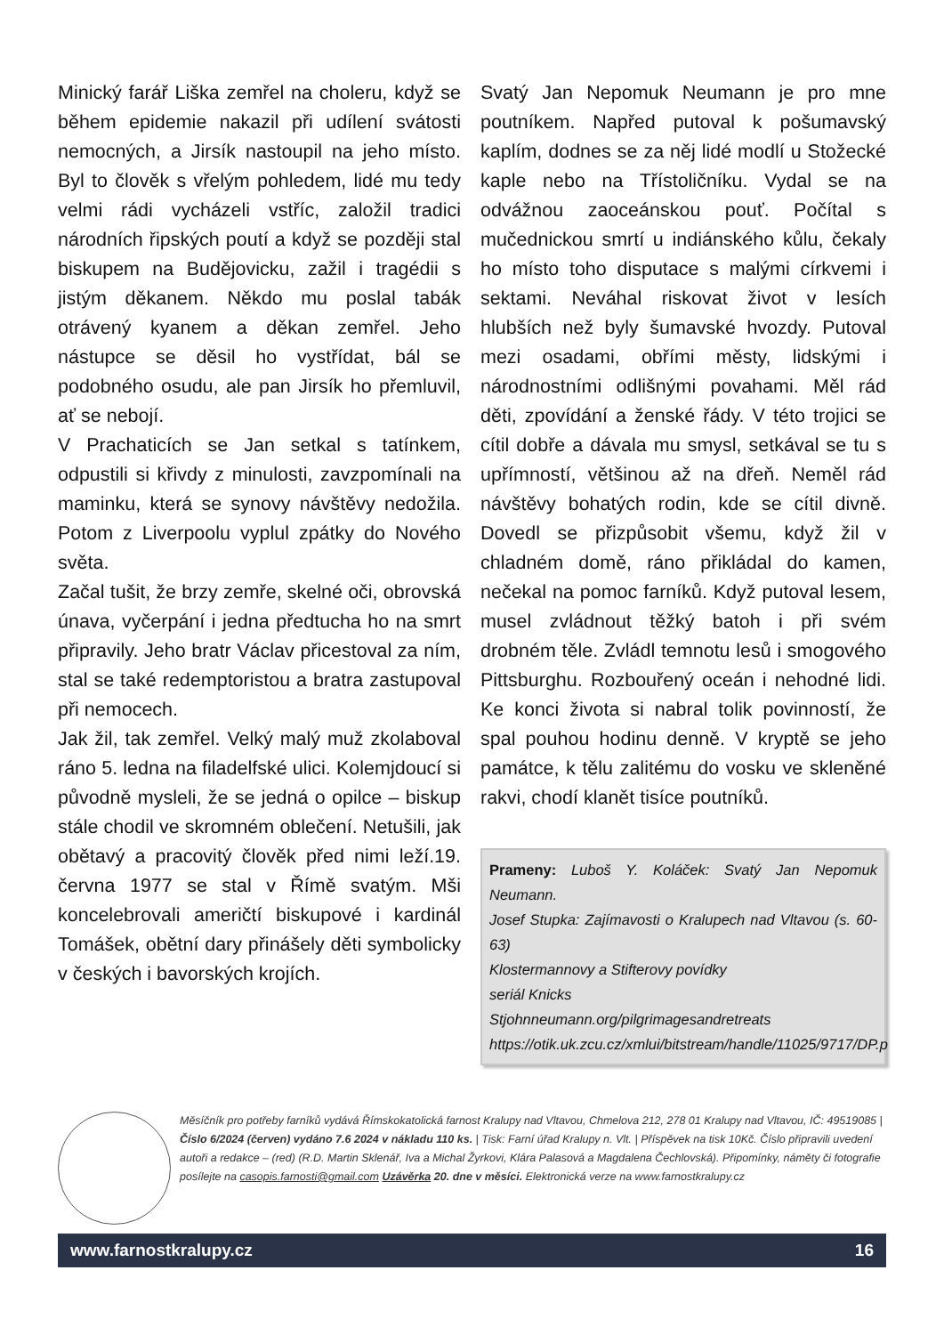Minický farář Liška zemřel na choleru, když se během epidemie nakazil při udílení svátosti nemocných, a Jirsík nastoupil na jeho místo. Byl to člověk s vřelým pohledem, lidé mu tedy velmi rádi vycházeli vstříc, založil tradici národních řipských poutí a když se později stal biskupem na Budějovicku, zažil i tragédii s jistým děkanem. Někdo mu poslal tabák otrávený kyanem a děkan zemřel. Jeho nástupce se děsil ho vystřídat, bál se podobného osudu, ale pan Jirsík ho přemluvil, ať se nebojí.
V Prachaticích se Jan setkal s tatínkem, odpustili si křivdy z minulosti, zavzpomínali na maminku, která se synovy návštěvy nedožila. Potom z Liverpoolu vyplul zpátky do Nového světa.
Začal tušit, že brzy zemře, skelné oči, obrovská únava, vyčerpání i jedna předtucha ho na smrt připravily. Jeho bratr Václav přicestoval za ním, stal se také redemptoristou a bratra zastupoval při nemocech.
Jak žil, tak zemřel. Velký malý muž zkolaboval ráno 5. ledna na filadelfské ulici. Kolemjdoucí si původně mysleli, že se jedná o opilce – biskup stále chodil ve skromném oblečení. Netušili, jak obětavý a pracovitý člověk před nimi leží.19. června 1977 se stal v Římě svatým. Mši koncelebrovali američtí biskupové i kardinál Tomášek, obětní dary přinášely děti symbolicky v českých i bavorských krojích.
Svatý Jan Nepomuk Neumann je pro mne poutníkem. Napřed putoval k pošumavský kaplím, dodnes se za něj lidé modlí u Stožecké kaple nebo na Třístoličníku. Vydal se na odvážnou zaoceánskou pouť. Počítal s mučednickou smrtí u indiánského kůlu, čekaly ho místo toho disputace s malými církvemi i sektami. Neváhal riskovat život v lesích hlubších než byly šumavské hvozdy. Putoval mezi osadami, obřími městy, lidskými i národnostními odlišnými povahami. Měl rád děti, zpovídání a ženské řády. V této trojici se cítil dobře a dávala mu smysl, setkával se tu s upřímností, většinou až na dřeň. Neměl rád návštěvy bohatých rodin, kde se cítil divně. Dovedl se přizpůsobit všemu, když žil v chladném domě, ráno přikládal do kamen, nečekal na pomoc farníků. Když putoval lesem, musel zvládnout těžký batoh i při svém drobném těle. Zvládl temnotu lesů i smogového Pittsburghu. Rozbouřený oceán i nehodné lidi. Ke konci života si nabral tolik povinností, že spal pouhou hodinu denně. V kryptě se jeho památce, k tělu zalitému do vosku ve skleněné rakvi, chodí klanět tisíce poutníků.
Prameny: Luboš Y. Koláček: Svatý Jan Nepomuk Neumann.
Josef Stupka: Zajímavosti o Kralupech nad Vltavou (s. 60-63)
Klostermannovy a Stifterovy povídky
seriál Knicks
Stjohnneumann.org/pilgrimagesandretreats
https://otik.uk.zcu.cz/xmlui/bitstream/handle/11025/9717/DP.p
Měsíčník pro potřeby farníků vydává Římskokatolická farnost Kralupy nad Vltavou, Chmelova 212, 278 01 Kralupy nad Vltavou, IČ: 49519085 | Číslo 6/2024 (červen) vydáno 7.6 2024 v nákladu 110 ks. | Tisk: Farní úřad Kralupy n. Vlt. | Příspěvek na tisk 10Kč. Číslo připravili uvedení autoři a redakce – (red) (R.D. Martin Sklenář, Iva a Michal Žyrkovi, Klára Palasová a Magdalena Čechlovská). Připomínky, náměty či fotografie posílejte na casopis.farnosti@gmail.com Uzávěrka 20. dne v měsíci. Elektronická verze na www.farnostkralupy.cz
www.farnostkralupy.cz 16